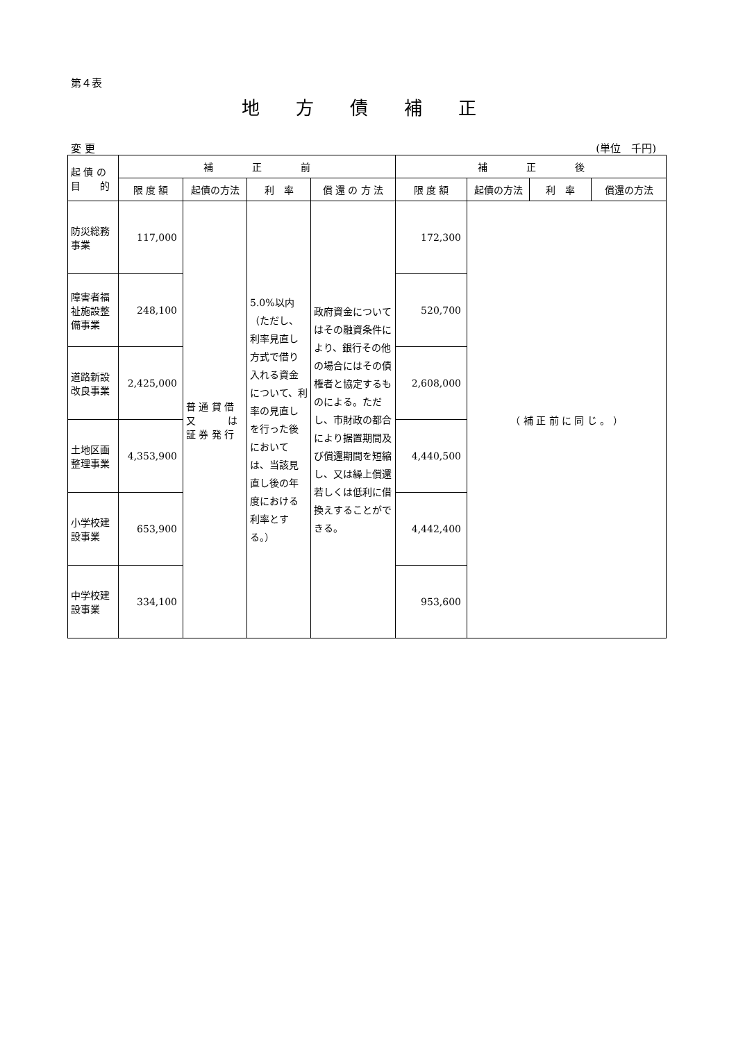第４表
地方債補正
変 更 (単位　千円)
| 起 債 の 目 的 | 補 正 前 | | | | 補 正 後 | | | |
| --- | --- | --- | --- | --- | --- | --- | --- | --- |
| | 限 度 額 | 起債の方法 | 利 率 | 償 還 の 方 法 | 限 度 額 | 起債の方法 | 利 率 | 償還の方法 |
| 防災総務事業 | 117,000 | 普 通 貸 借 又 は 証 券 発 行 | 5.0%以内（ただし、利率見直し方式で借り入れる資金について、利率の見直しを行った後においては、当該見直し後の年度における利率とする。） | 政府資金についてはその融資条件により、銀行その他の場合にはその債権者と協定するものによる。ただし、市財政の都合により据置期間及び償還期間を短縮し、又は繰上償還若しくは低利に借換えすることができる。 | 172,300 | （ 補 正 前 に 同 じ 。 ） | | |
| 障害者福祉施設整備事業 | 248,100 | | | | 520,700 | | | |
| 道路新設改良事業 | 2,425,000 | | | | 2,608,000 | | | |
| 土地区画整理事業 | 4,353,900 | | | | 4,440,500 | | | |
| 小学校建設事業 | 653,900 | | | | 4,442,400 | | | |
| 中学校建設事業 | 334,100 | | | | 953,600 | | | |